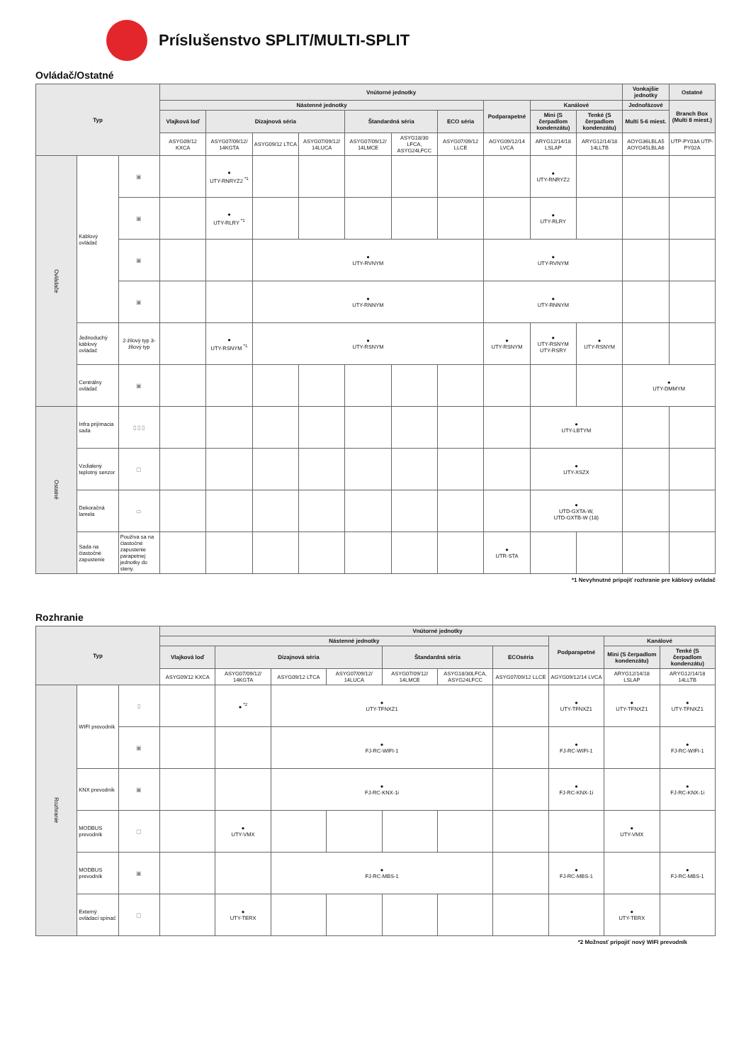Príslušenstvo SPLIT/MULTI-SPLIT
Ovládač/Ostatné
| Typ | | | Vnútorné jednotky | | | | | | | | | | Vonkajšie jednotky | Ostatné |
| --- | --- | --- | --- | --- | --- | --- | --- | --- | --- | --- | --- | --- | --- | --- |
| | | | Nástenné jednotky | | | | | | | Podparapetné | Kanálové | | Jednofázové | Branch Box (Multi 8 miest.) |
| | | | Vlajková loď | Dizajnová séria | | | Štandardná séria | | ECO séria | | Mini (S čerpadlom kondenzátu) | Tenké (S čerpadlom kondenzátu) | Multi 5-6 miest. | |
| | | | ASYG09/12 KXCA | ASYG07/09/12/ 14KGTA | ASYG09/12 LTCA | ASYG07/09/12/ 14LUCA | ASYG07/09/12/ 14LMCE | ASYG18/30 LFCA, ASYG24LFCC | ASYG07/09/12 LLCE | AGYG09/12/14 LVCA | ARYG12/14/18 LSLAP | ARYG12/14/18 14LLTB | AOYG36LBLA5 AOYG45LBLA6 | UTP-PY03A UTP-PY02A |
| Ovládače | Káblový ovládač | ▣ | | ● UTY-RNRYZ2 <sup>*1</sup> | | | | | | | ● UTY-RNRYZ2 | | | |
| | | ▣ | | ● UTY-RLRY <sup>*1</sup> | | | | | | | ● UTY-RLRY | | | |
| | | ▣ | | | ● UTY-RVNYM | | | | | ● UTY-RVNYM | | | | |
| | | ▣ | | | ● UTY-RNNYM | | | | | ● UTY-RNNYM | | | | |
| | Jednoduchý káblový ovládač | 2-žilový typ 3-žilový typ | | ● UTY-RSNYM <sup>*1</sup> | ● UTY-RSNYM | | | | | ● UTY-RSNYM | ● UTY-RSNYM UTY-RSRY | ● UTY-RSNYM | | |
| | Centrálny ovládač | ▣ | | | | | | | | | | | ● UTY-DMMYM | |
| Ostatné | Infra prijímacia sada | ▯ ▯ ▯ | | | | | | | | | ● UTY-LBTYM | | | |
| | Vzdialený teplotný senzor | ▢ | | | | | | | | | ● UTY-XSZX | | | |
| | Dekoračná lamela | ▭ | | | | | | | | | ● UTD-GXTA-W, UTD-GXTB-W (18) | | | |
| | Sada na čiastočné zapustenie | Používa sa na čiastočné zapustenie parapetnej jednotky do steny. | | | | | | | | ● UTR-STA | | | | |
*1 Nevyhnutné pripojiť rozhranie pre káblový ovládač
Rozhranie
| Typ | | | Vnútorné jednotky | | | | | | | | | |
| --- | --- | --- | --- | --- | --- | --- | --- | --- | --- | --- | --- | --- |
| | | | Nástenné jednotky | | | | | | | Podparapetné | Kanálové | |
| | | | Vlajková loď | Dizajnová séria | | | Štandardná séria | | ECOséria | | Mini (S čerpadlom kondenzátu) | Tenké (S čerpadlom kondenzátu) |
| | | | ASYG09/12 KXCA | ASYG07/09/12/ 14KGTA | ASYG09/12 LTCA | ASYG07/09/12/ 14LUCA | ASYG07/09/12/ 14LMCE | ASYG18/30LFCA, ASYG24LFCC | ASYG07/09/12 LLCE | AGYG09/12/14 LVCA | ARYG12/14/18 LSLAP | ARYG12/14/18 14LLTB |
| Rozhranie | WIFI prevodník | ▯ | | ● <sup>*2</sup> | ● UTY-TFNXZ1 | | | | | ● UTY-TFNXZ1 | ● UTY-TFNXZ1 | ● UTY-TFNXZ1 |
| | | ▣ | | | ● FJ-RC-WIFI-1 | | | | | ● FJ-RC-WIFI-1 | | ● FJ-RC-WIFI-1 |
| | KNX prevodník | ▣ | | | ● FJ-RC-KNX-1i | | | | | ● FJ-RC-KNX-1i | | ● FJ-RC-KNX-1i |
| | MODBUS prevodník | ▢ | | ● UTY-VMX | | | | | | | ● UTY-VMX | |
| | MODBUS prevodník | ▣ | | | ● FJ-RC-MBS-1 | | | | | ● FJ-RC-MBS-1 | | ● FJ-RC-MBS-1 |
| | Externý ovládací spínač | ▢ | | ● UTY-TERX | | | | | | | ● UTY-TERX | |
*2 Možnosť pripojiť nový WIFI prevodník